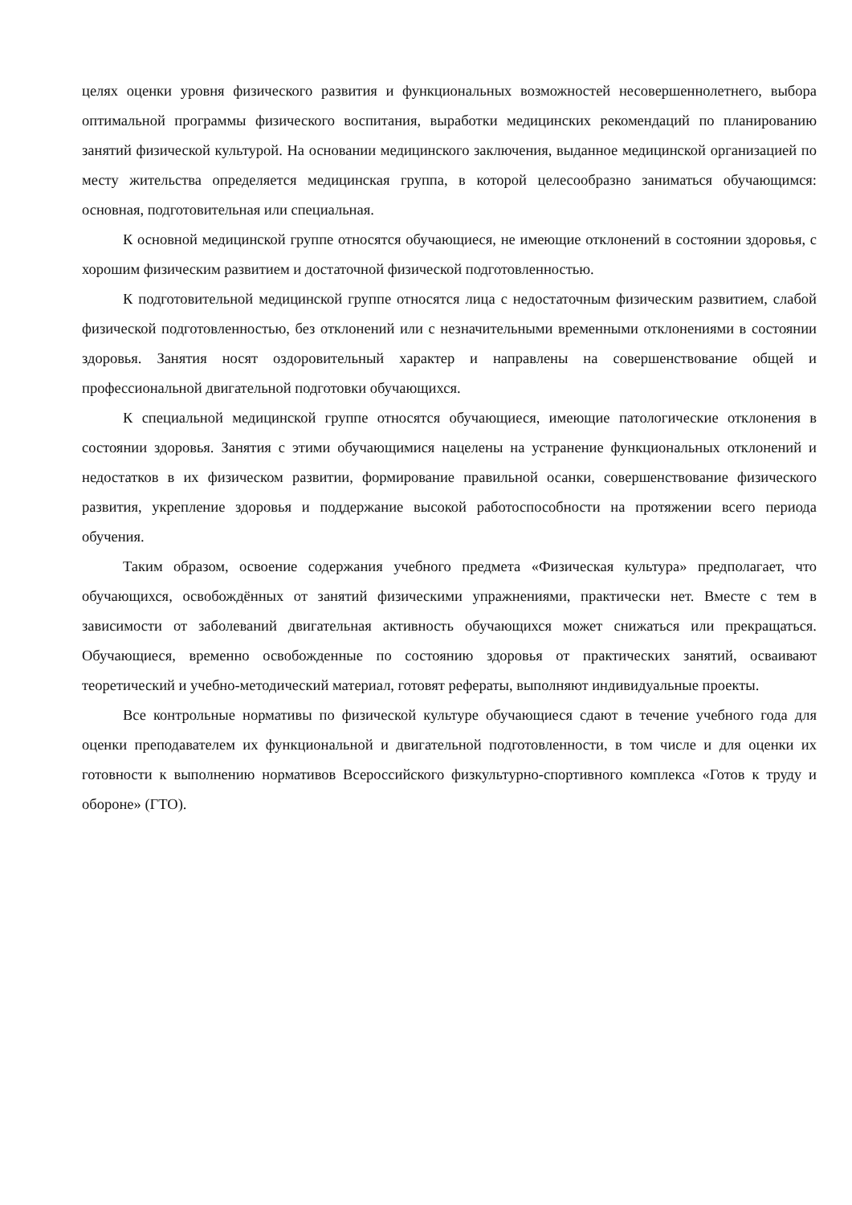целях оценки уровня физического развития и функциональных возможностей несовершеннолетнего, выбора оптимальной программы физического воспитания, выработки медицинских рекомендаций по планированию занятий физической культурой. На основании медицинского заключения, выданное медицинской организацией по месту жительства определяется медицинская группа, в которой целесообразно заниматься обучающимся: основная, подготовительная или специальная.
К основной медицинской группе относятся обучающиеся, не имеющие отклонений в состоянии здоровья, с хорошим физическим развитием и достаточной физической подготовленностью.
К подготовительной медицинской группе относятся лица с недостаточным физическим развитием, слабой физической подготовленностью, без отклонений или с незначительными временными отклонениями в состоянии здоровья. Занятия носят оздоровительный характер и направлены на совершенствование общей и профессиональной двигательной подготовки обучающихся.
К специальной медицинской группе относятся обучающиеся, имеющие патологические отклонения в состоянии здоровья. Занятия с этими обучающимися нацелены на устранение функциональных отклонений и недостатков в их физическом развитии, формирование правильной осанки, совершенствование физического развития, укрепление здоровья и поддержание высокой работоспособности на протяжении всего периода обучения.
Таким образом, освоение содержания учебного предмета «Физическая культура» предполагает, что обучающихся, освобождённых от занятий физическими упражнениями, практически нет. Вместе с тем в зависимости от заболеваний двигательная активность обучающихся может снижаться или прекращаться. Обучающиеся, временно освобожденные по состоянию здоровья от практических занятий, осваивают теоретический и учебно-методический материал, готовят рефераты, выполняют индивидуальные проекты.
Все контрольные нормативы по физической культуре обучающиеся сдают в течение учебного года для оценки преподавателем их функциональной и двигательной подготовленности, в том числе и для оценки их готовности к выполнению нормативов Всероссийского физкультурно-спортивного комплекса «Готов к труду и обороне» (ГТО).